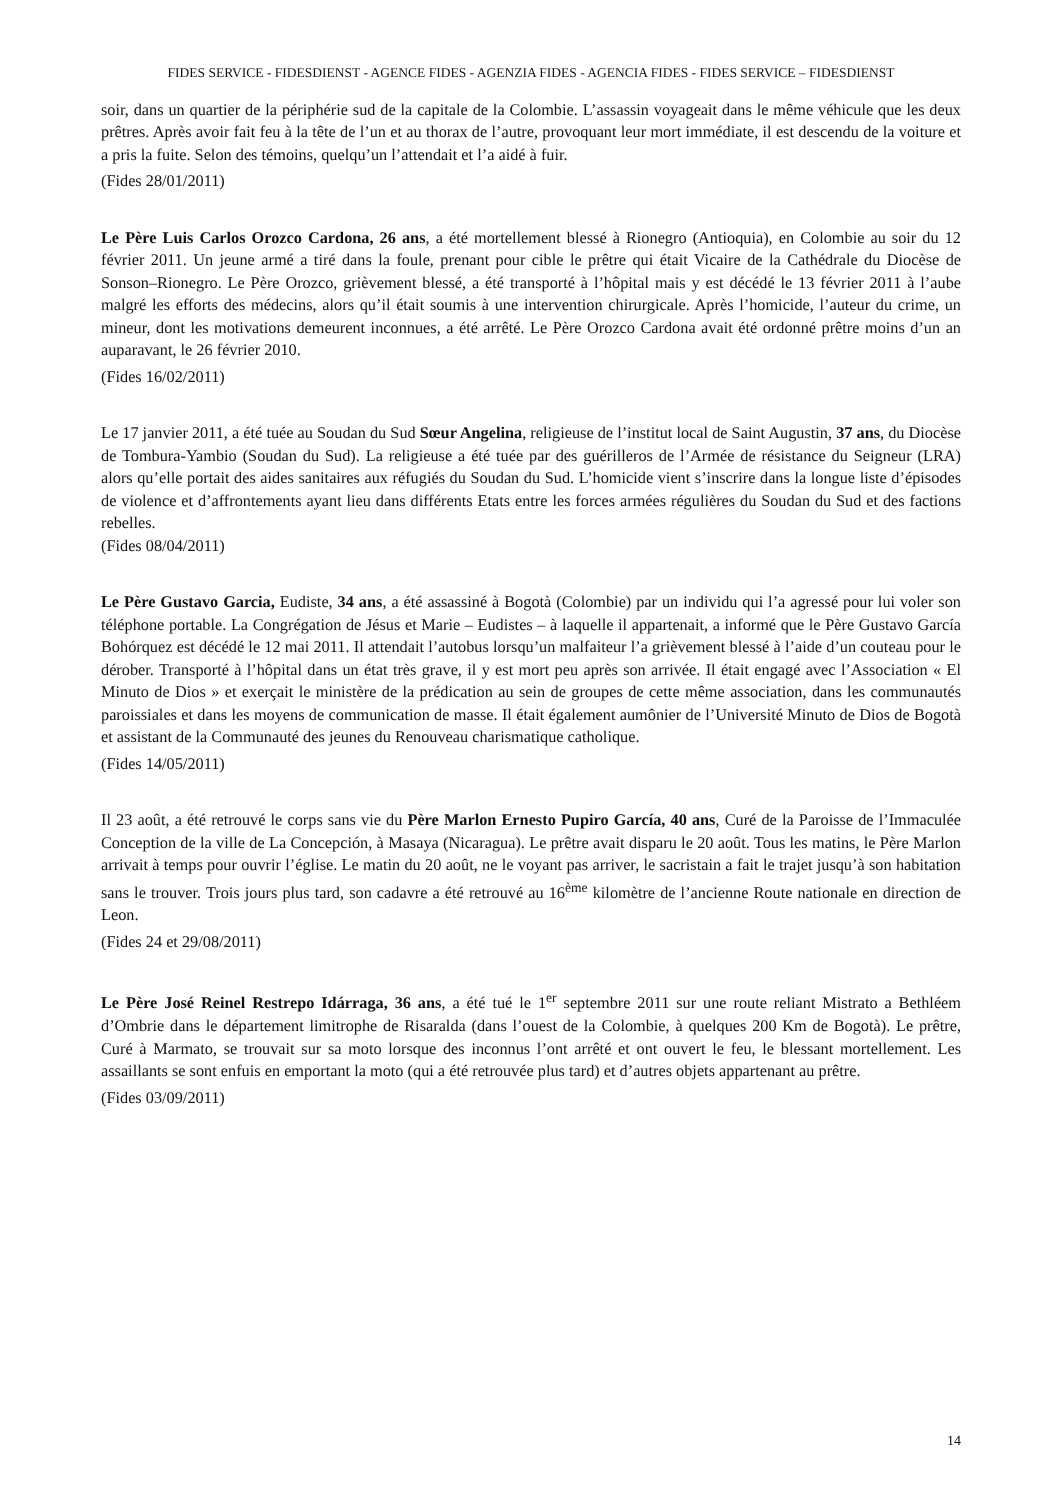FIDES SERVICE - FIDESDIENST - AGENCE FIDES - AGENZIA FIDES - AGENCIA FIDES - FIDES SERVICE – FIDESDIENST
soir, dans un quartier de la périphérie sud de la capitale de la Colombie. L’assassin voyageait dans le même véhicule que les deux prêtres. Après avoir fait feu à la tête de l’un et au thorax de l’autre, provoquant leur mort immédiate, il est descendu de la voiture et a pris la fuite. Selon des témoins, quelqu’un l’attendait et l’a aidé à fuir.
(Fides 28/01/2011)
Le Père Luis Carlos Orozco Cardona, 26 ans, a été mortellement blessé à Rionegro (Antioquia), en Colombie au soir du 12 février 2011. Un jeune armé a tiré dans la foule, prenant pour cible le prêtre qui était Vicaire de la Cathédrale du Diocèse de Sonson–Rionegro. Le Père Orozco, grièvement blessé, a été transporté à l’hôpital mais y est décédé le 13 février 2011 à l’aube malgré les efforts des médecins, alors qu’il était soumis à une intervention chirurgicale. Après l’homicide, l’auteur du crime, un mineur, dont les motivations demeurent inconnues, a été arrêté. Le Père Orozco Cardona avait été ordonné prêtre moins d’un an auparavant, le 26 février 2010.
(Fides 16/02/2011)
Le 17 janvier 2011, a été tuée au Soudan du Sud Sœur Angelina, religieuse de l’institut local de Saint Augustin, 37 ans, du Diocèse de Tombura-Yambio (Soudan du Sud). La religieuse a été tuée par des guérilleros de l’Armée de résistance du Seigneur (LRA) alors qu’elle portait des aides sanitaires aux réfugiés du Soudan du Sud. L’homicide vient s’inscrire dans la longue liste d’épisodes de violence et d’affrontements ayant lieu dans différents Etats entre les forces armées régulières du Soudan du Sud et des factions rebelles.
(Fides 08/04/2011)
Le Père Gustavo Garcia, Eudiste, 34 ans, a été assassiné à Bogotà (Colombie) par un individu qui l’a agressé pour lui voler son téléphone portable. La Congrégation de Jésus et Marie – Eudistes – à laquelle il appartenait, a informé que le Père Gustavo García Bohórquez est décédé le 12 mai 2011. Il attendait l’autobus lorsqu’un malfaiteur l’a grièvement blessé à l’aide d’un couteau pour le dérober. Transporté à l’hôpital dans un état très grave, il y est mort peu après son arrivée. Il était engagé avec l’Association « El Minuto de Dios » et exerçait le ministère de la prédication au sein de groupes de cette même association, dans les communautés paroissiales et dans les moyens de communication de masse. Il était également aumônier de l’Université Minuto de Dios de Bogotà et assistant de la Communauté des jeunes du Renouveau charismatique catholique.
(Fides 14/05/2011)
Il 23 août, a été retrouvé le corps sans vie du Père Marlon Ernesto Pupiro García, 40 ans, Curé de la Paroisse de l’Immaculée Conception de la ville de La Concepción, à Masaya (Nicaragua). Le prêtre avait disparu le 20 août. Tous les matins, le Père Marlon arrivait à temps pour ouvrir l’église. Le matin du 20 août, ne le voyant pas arriver, le sacristain a fait le trajet jusqu’à son habitation sans le trouver. Trois jours plus tard, son cadavre a été retrouvé au 16<sup>ème</sup> kilomètre de l’ancienne Route nationale en direction de Leon.
(Fides 24 et 29/08/2011)
Le Père José Reinel Restrepo Idárraga, 36 ans, a été tué le 1<sup>er</sup> septembre 2011 sur une route reliant Mistrato a Bethléem d’Ombrie dans le département limitrophe de Risaralda (dans l’ouest de la Colombie, à quelques 200 Km de Bogotà). Le prêtre, Curé à Marmato, se trouvait sur sa moto lorsque des inconnus l’ont arrêté et ont ouvert le feu, le blessant mortellement. Les assaillants se sont enfuis en emportant la moto (qui a été retrouvée plus tard) et d’autres objets appartenant au prêtre.
(Fides 03/09/2011)
14